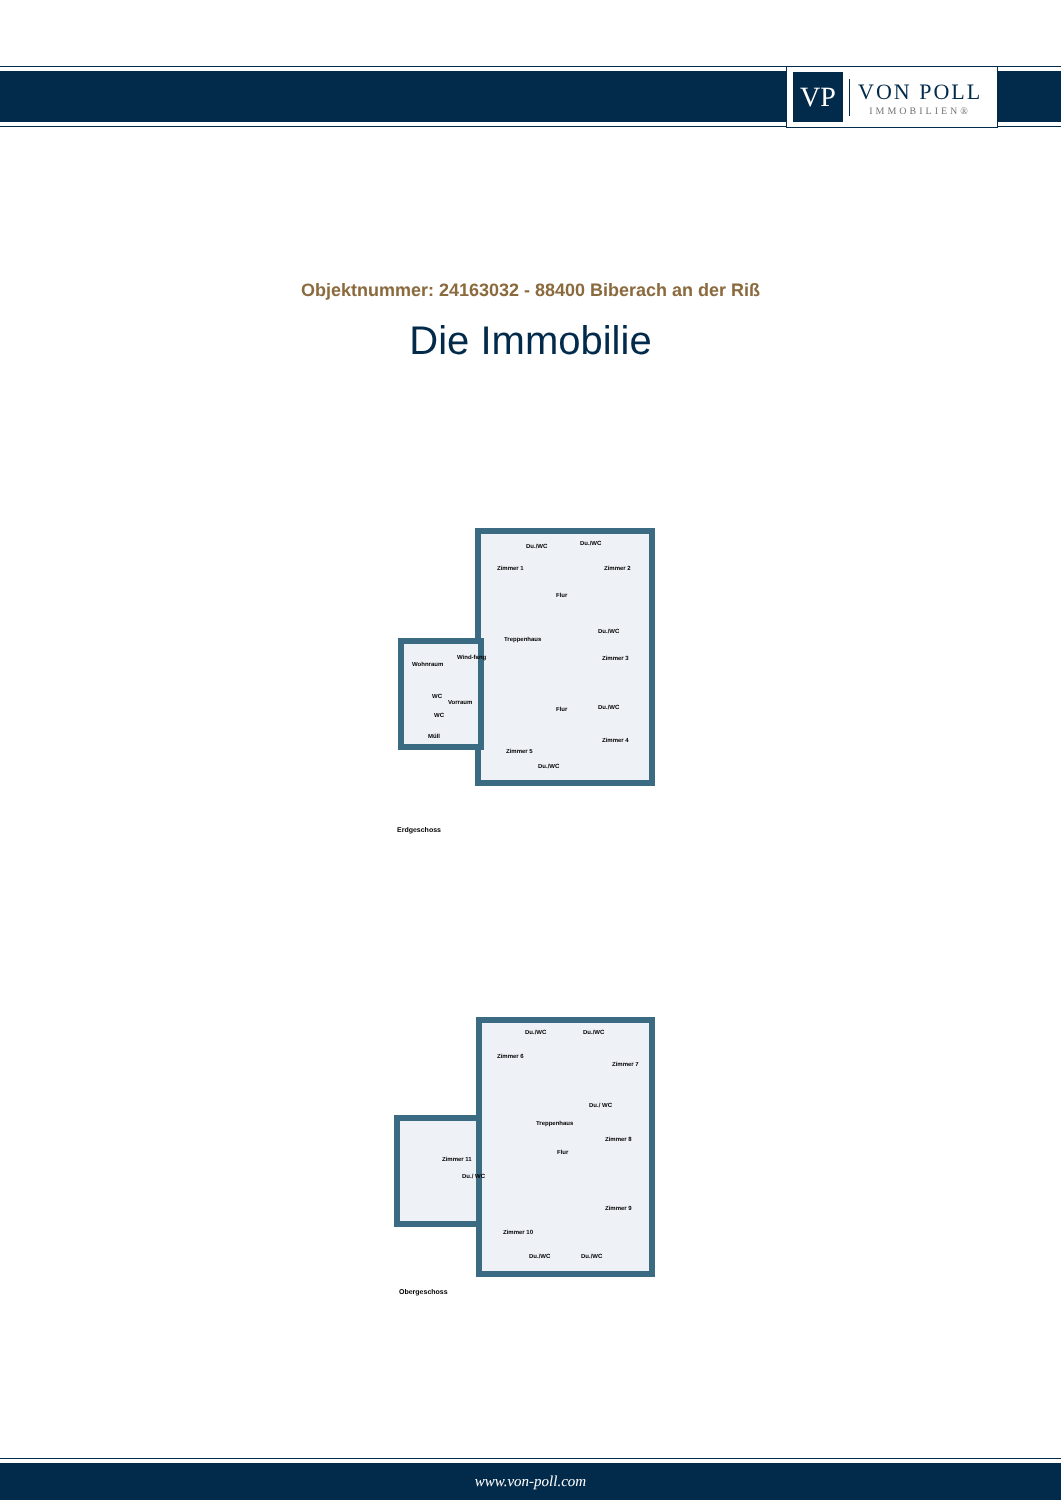VP
VON POLL
IMMOBILIEN®
Objektnummer: 24163032 - 88400 Biberach an der Riß
Die Immobilie
Zimmer 1
Du./WC Du./WC
Zimmer 2
Flur
Treppenhaus
Du./WC
Zimmer 3
Wohnraum
Wind-fang
WC
Vorraum
WC
Müll
Flur Du./WC
Zimmer 4
Zimmer 5
Du./WC
Erdgeschoss
Du./WC Du./WC
Zimmer 6
Zimmer 7
Du./ WC
Treppenhaus
Zimmer 8
Flur
Zimmer 11
Du./ WC
Zimmer 9
Zimmer 10
Du./WC Du./WC
Obergeschoss
www.von-poll.com